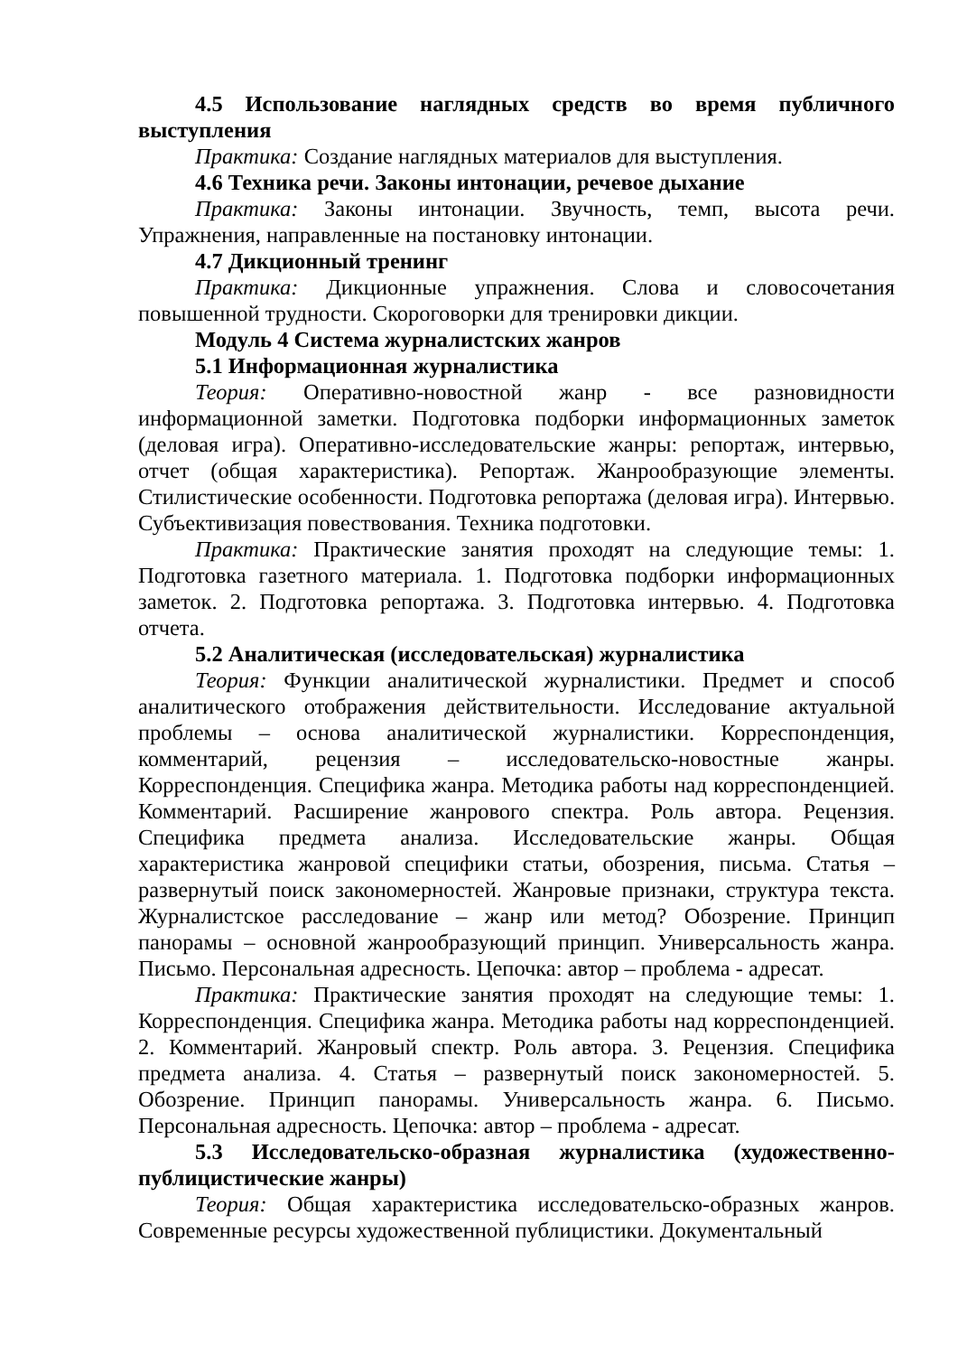4.5 Использование наглядных средств во время публичного выступления
Практика: Создание наглядных материалов для выступления.
4.6 Техника речи. Законы интонации, речевое дыхание
Практика: Законы интонации. Звучность, темп, высота речи. Упражнения, направленные на постановку интонации.
4.7 Дикционный тренинг
Практика: Дикционные упражнения. Слова и словосочетания повышенной трудности. Скороговорки для тренировки дикции.
Модуль 4 Система журналистских жанров
5.1 Информационная журналистика
Теория: Оперативно-новостной жанр - все разновидности информационной заметки. Подготовка подборки информационных заметок (деловая игра). Оперативно-исследовательские жанры: репортаж, интервью, отчет (общая характеристика). Репортаж. Жанрообразующие элементы. Стилистические особенности. Подготовка репортажа (деловая игра). Интервью. Субъективизация повествования. Техника подготовки.
Практика: Практические занятия проходят на следующие темы: 1. Подготовка газетного материала. 1. Подготовка подборки информационных заметок. 2. Подготовка репортажа. 3. Подготовка интервью. 4. Подготовка отчета.
5.2 Аналитическая (исследовательская) журналистика
Теория: Функции аналитической журналистики. Предмет и способ аналитического отображения действительности. Исследование актуальной проблемы – основа аналитической журналистики. Корреспонденция, комментарий, рецензия – исследовательско-новостные жанры. Корреспонденция. Специфика жанра. Методика работы над корреспонденцией. Комментарий. Расширение жанрового спектра. Роль автора. Рецензия. Специфика предмета анализа. Исследовательские жанры. Общая характеристика жанровой специфики статьи, обозрения, письма. Статья – развернутый поиск закономерностей. Жанровые признаки, структура текста. Журналистское расследование – жанр или метод? Обозрение. Принцип панорамы – основной жанрообразующий принцип. Универсальность жанра. Письмо. Персональная адресность. Цепочка: автор – проблема - адресат.
Практика: Практические занятия проходят на следующие темы: 1. Корреспонденция. Специфика жанра. Методика работы над корреспонденцией. 2. Комментарий. Жанровый спектр. Роль автора. 3. Рецензия. Специфика предмета анализа. 4. Статья – развернутый поиск закономерностей. 5. Обозрение. Принцип панорамы. Универсальность жанра. 6. Письмо. Персональная адресность. Цепочка: автор – проблема - адресат.
5.3 Исследовательско-образная журналистика (художественно-публицистические жанры)
Теория: Общая характеристика исследовательско-образных жанров. Современные ресурсы художественной публицистики. Документальный